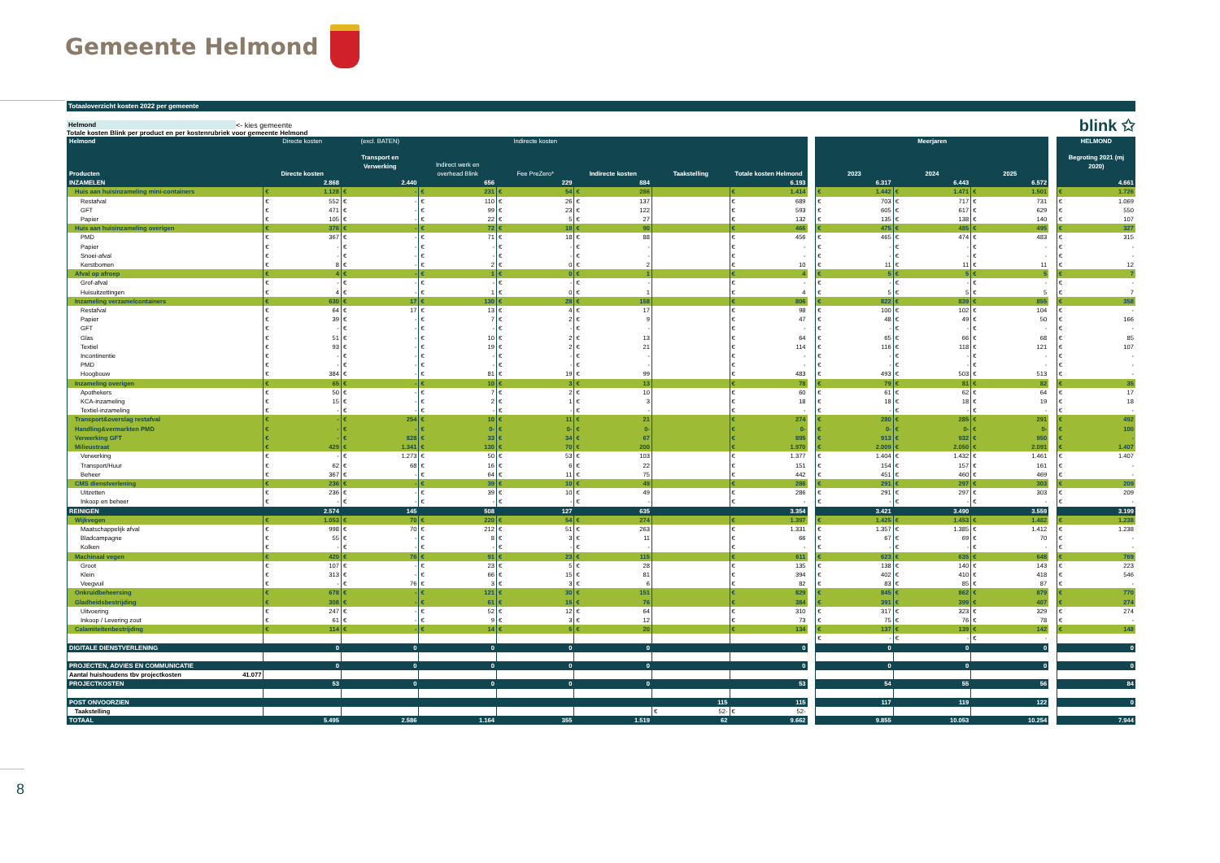Gemeente Helmond
8
Totaaloverzicht kosten 2022 per gemeente
Helmond <- kies gemeente
blink ✩
Totale kosten Blink per product en per kostenrubriek voor gemeente Helmond
| Helmond | Directe kosten | (excl. BATEN) | Indirecte kosten | | | | | | Meerjaren | | | | HELMOND |
| --- | --- | --- | --- | --- | --- | --- | --- | --- | --- | --- | --- | --- | --- |
| Producten | Directe kosten | Transport en Verwerking | Indirect werk en overhead Blink | Fee PreZero* | Indirecte kosten | Taakstelling | Totale kosten Helmond | | 2023 | 2024 | 2025 | | Begroting 2021 (mj 2020) |
| INZAMELEN | 2.868 | 2.440 | 656 | 229 | 884 | | 6.193 | | 6.317 | 6.443 | 6.572 | | 4.661 |
| Huis aan huisinzameling mini-containers | € 1.128 | € - | € 231 | € 54 | € 286 | | € 1.414 | | € 1.442 | € 1.471 | € 1.501 | | € 1.726 |
| Restafval | € 552 | € - | € 110 | € 26 | € 137 | | € 689 | | € 703 | € 717 | € 731 | | € 1.069 |
| GFT | € 471 | € - | € 99 | € 23 | € 122 | | € 593 | | € 605 | € 617 | € 629 | | € 550 |
| Papier | € 105 | € - | € 22 | € 5 | € 27 | | € 132 | | € 135 | € 138 | € 140 | | € 107 |
| Huis aan huisinzameling overigen | € 376 | € - | € 72 | € 18 | € 90 | | € 466 | | € 475 | € 485 | € 495 | | € 327 |
| PMD | € 367 | € - | € 71 | € 18 | € 88 | | € 456 | | € 465 | € 474 | € 483 | | € 315 |
| Papier | € - | € - | € - | € - | € - | | € - | | € - | € - | € - | | € - |
| Snoei-afval | € - | € - | € - | € - | € - | | € - | | € - | € - | € - | | € - |
| Kerstbomen | € 8 | € - | € 2 | € 0 | € 2 | | € 10 | | € 11 | € 11 | € 11 | | € 12 |
| Afval op afroep | € 4 | € - | € 1 | € 0 | € 1 | | € 4 | | € 5 | € 5 | € 5 | | € 7 |
| Grof-afval | € - | € - | € - | € - | € - | | € - | | € - | € - | € - | | € - |
| Huisuitzettingen | € 4 | € - | € 1 | € 0 | € 1 | | € 4 | | € 5 | € 5 | € 5 | | € 7 |
| Inzameling verzamelcontainers | € 630 | € 17 | € 130 | € 28 | € 158 | | € 806 | | € 822 | € 839 | € 855 | | € 358 |
| Restafval | € 64 | € 17 | € 13 | € 4 | € 17 | | € 98 | | € 100 | € 102 | € 104 | | € - |
| Papier | € 39 | € - | € 7 | € 2 | € 9 | | € 47 | | € 48 | € 49 | € 50 | | € 166 |
| GFT | € - | € - | € - | € - | € - | | € - | | € - | € - | € - | | € - |
| Glas | € 51 | € - | € 10 | € 2 | € 13 | | € 64 | | € 65 | € 66 | € 68 | | € 85 |
| Textiel | € 93 | € - | € 19 | € 2 | € 21 | | € 114 | | € 116 | € 118 | € 121 | | € 107 |
| Incontinentie | € - | € - | € - | € - | € - | | € - | | € - | € - | € - | | € - |
| PMD | € - | € - | € - | € - | € - | | € - | | € - | € - | € - | | € - |
| Hoogbouw | € 384 | € - | € 81 | € 19 | € 99 | | € 483 | | € 493 | € 503 | € 513 | | € - |
| Inzameling overigen | € 65 | € - | € 10 | € 3 | € 13 | | € 78 | | € 79 | € 81 | € 82 | | € 35 |
| Apothekers | € 50 | € - | € 7 | € 2 | € 10 | | € 60 | | € 61 | € 62 | € 64 | | € 17 |
| KCA-inzameling | € 15 | € - | € 2 | € 1 | € 3 | | € 18 | | € 18 | € 18 | € 19 | | € 18 |
| Textiel-inzameling | € - | € - | € - | € - | € - | | € - | | € - | € - | € - | | € - |
| Transport&overslag restafval | € - | € 254 | € 10 | € 11 | € 21 | | € 274 | | € 280 | € 285 | € 291 | | € 492 |
| Handling&vermarkten PMD | € - | € - | € 0- | € 0- | € 0- | | € 0- | | € 0- | € 0- | € 0- | | € 100 |
| Verwerking GFT | € - | € 828 | € 33 | € 34 | € 67 | | € 895 | | € 913 | € 932 | € 950 | | € - |
| Milieustraat | € 429 | € 1.341 | € 130 | € 70 | € 200 | | € 1.970 | | € 2.009 | € 2.050 | € 2.091 | | € 1.407 |
| Verwerking | € - | € 1.273 | € 50 | € 53 | € 103 | | € 1.377 | | € 1.404 | € 1.432 | € 1.461 | | € 1.407 |
| Transport/Huur | € 62 | € 68 | € 16 | € 6 | € 22 | | € 151 | | € 154 | € 157 | € 161 | | € - |
| Beheer | € 367 | € - | € 64 | € 11 | € 75 | | € 442 | | € 451 | € 460 | € 469 | | € - |
| CMS dienstverlening | € 236 | € - | € 39 | € 10 | € 49 | | € 286 | | € 291 | € 297 | € 303 | | € 209 |
| Uitzetten | € 236 | € - | € 39 | € 10 | € 49 | | € 286 | | € 291 | € 297 | € 303 | | € 209 |
| Inkoop en beheer | € - | € - | € - | € - | € - | | € - | | € - | € - | € - | | € - |
| REINIGEN | 2.574 | 145 | 508 | 127 | 635 | | 3.354 | | 3.421 | 3.490 | 3.559 | | 3.199 |
| Wijkvegen | € 1.053 | € 70 | € 220 | € 54 | € 274 | | € 1.397 | | € 1.425 | € 1.453 | € 1.482 | | € 1.238 |
| Maatschappelijk afval | € 998 | € 70 | € 212 | € 51 | € 263 | | € 1.331 | | € 1.357 | € 1.385 | € 1.412 | | € 1.238 |
| Bladcampagne | € 55 | € - | € 8 | € 3 | € 11 | | € 66 | | € 67 | € 69 | € 70 | | € - |
| Kolken | € - | € - | € - | € - | € - | | € - | | € - | € - | € - | | € - |
| Machinaal vegen | € 420 | € 76 | € 91 | € 23 | € 115 | | € 611 | | € 623 | € 635 | € 648 | | € 769 |
| Groot | € 107 | € - | € 23 | € 5 | € 28 | | € 135 | | € 138 | € 140 | € 143 | | € 223 |
| Klein | € 313 | € - | € 66 | € 15 | € 81 | | € 394 | | € 402 | € 410 | € 418 | | € 546 |
| Veegvuil | € - | € 76 | € 3 | € 3 | € 6 | | € 82 | | € 83 | € 85 | € 87 | | € - |
| Onkruidbeheersing | € 678 | € - | € 121 | € 30 | € 151 | | € 829 | | € 845 | € 862 | € 879 | | € 770 |
| Gladheidsbestrijding | € 308 | € - | € 61 | € 15 | € 76 | | € 384 | | € 391 | € 399 | € 407 | | € 274 |
| Uitvoering | € 247 | € - | € 52 | € 12 | € 64 | | € 310 | | € 317 | € 323 | € 329 | | € 274 |
| Inkoop / Levering zout | € 61 | € - | € 9 | € 3 | € 12 | | € 73 | | € 75 | € 76 | € 78 | | € - |
| Calamiteitenbestrijding | € 114 | € - | € 14 | € 5 | € 20 | | € 134 | | € 137 | € 139 | € 142 | | € 148 |
| | | | | | | | | | € - | € - | € - | | |
| DIGITALE DIENSTVERLENING | 0 | 0 | 0 | 0 | 0 | | 0 | | 0 | 0 | 0 | | 0 |
| PROJECTEN, ADVIES EN COMMUNICATIE | 0 | 0 | 0 | 0 | 0 | | 0 | | 0 | 0 | 0 | | 0 |
| Aantal huishoudens tbv projectkosten 41.077 | | | | | | | | | | | | | |
| PROJECTKOSTEN | 53 | 0 | 0 | 0 | 0 | | 53 | | 54 | 55 | 56 | | 84 |
| POST ONVOORZIEN | | | | | | 115 | 115 | | 117 | 119 | 122 | | 0 |
| Taakstelling | | | | | | € 52- | € 52- | | | | | | |
| TOTAAL | 5.495 | 2.586 | 1.164 | 355 | 1.519 | 62 | 9.662 | | 9.855 | 10.053 | 10.254 | | 7.944 |